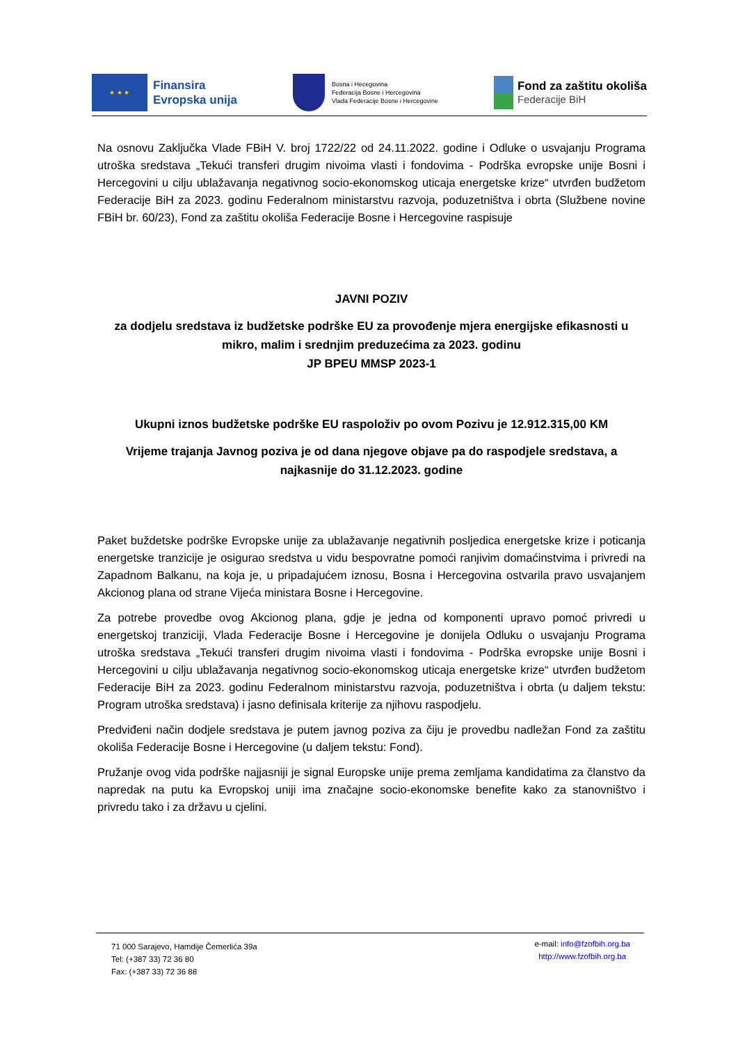★ ★ ★
Finansira
Evropska unija
Bosna i Hecegovina
Federacija Bosne i Hercegovina
Vlada Federacije Bosne i Hercegovine
Fond za zaštitu okoliša
Federacije BiH
Na osnovu Zaključka Vlade FBiH V. broj 1722/22 od 24.11.2022. godine i Odluke o usvajanju Programa utroška sredstava „Tekući transferi drugim nivoima vlasti i fondovima - Podrška evropske unije Bosni i Hercegovini u cilju ublažavanja negativnog socio-ekonomskog uticaja energetske krize“ utvrđen budžetom Federacije BiH za 2023. godinu Federalnom ministarstvu razvoja, poduzetništva i obrta (Službene novine FBiH br. 60/23), Fond za zaštitu okoliša Federacije Bosne i Hercegovine raspisuje
JAVNI POZIV
za dodjelu sredstava iz budžetske podrške EU za provođenje mjera energijske efikasnosti u mikro, malim i srednjim preduzećima za 2023. godinu
JP BPEU MMSP 2023-1
Ukupni iznos budžetske podrške EU raspoloživ po ovom Pozivu je 12.912.315,00 KM
Vrijeme trajanja Javnog poziva je od dana njegove objave pa do raspodjele sredstava, a najkasnije do 31.12.2023. godine
Paket buždetske podrške Evropske unije za ublažavanje negativnih posljedica energetske krize i poticanja energetske tranzicije je osigurao sredstva u vidu bespovratne pomoći ranjivim domaćinstvima i privredi na Zapadnom Balkanu, na koja je, u pripadajućem iznosu, Bosna i Hercegovina ostvarila pravo usvajanjem Akcionog plana od strane Vijeća ministara Bosne i Hercegovine.
Za potrebe provedbe ovog Akcionog plana, gdje je jedna od komponenti upravo pomoć privredi u energetskoj tranziciji, Vlada Federacije Bosne i Hercegovine je donijela Odluku o usvajanju Programa utroška sredstava „Tekući transferi drugim nivoima vlasti i fondovima - Podrška evropske unije Bosni i Hercegovini u cilju ublažavanja negativnog socio-ekonomskog uticaja energetske krize“ utvrđen budžetom Federacije BiH za 2023. godinu Federalnom ministarstvu razvoja, poduzetništva i obrta (u daljem tekstu: Program utroška sredstava) i jasno definisala kriterije za njihovu raspodjelu.
Predviđeni način dodjele sredstava je putem javnog poziva za čiju je provedbu nadležan Fond za zaštitu okoliša Federacije Bosne i Hercegovine (u daljem tekstu: Fond).
Pružanje ovog vida podrške najjasniji je signal Europske unije prema zemljama kandidatima za članstvo da napredak na putu ka Evropskoj uniji ima značajne socio-ekonomske benefite kako za stanovništvo i privredu tako i za državu u cjelini.
71 000 Sarajevo, Hamdije Čemerlića 39a
Tel: (+387 33) 72 36 80
Fax: (+387 33) 72 36 88
e-mail: info@fzofbih.org.ba
http://www.fzofbih.org.ba